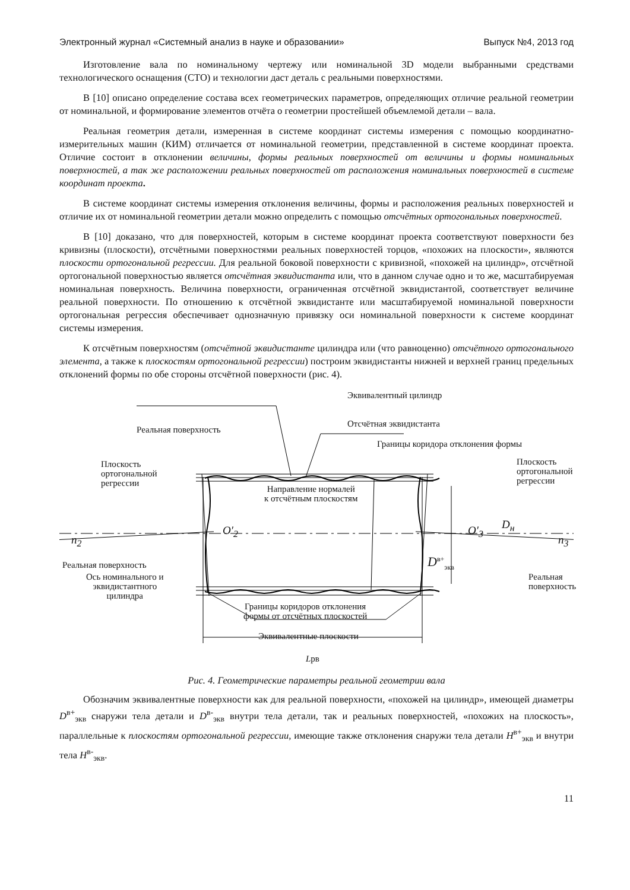Электронный журнал «Системный анализ в науке и образовании» Выпуск №4, 2013 год
Изготовление вала по номинальному чертежу или номинальной 3D модели выбранными средствами технологического оснащения (СТО) и технологии даст деталь с реальными поверхностями.
В [10] описано определение состава всех геометрических параметров, определяющих отличие реальной геометрии от номинальной, и формирование элементов отчёта о геометрии простейшей объемлемой детали – вала.
Реальная геометрия детали, измеренная в системе координат системы измерения с помощью координатно-измерительных машин (КИМ) отличается от номинальной геометрии, представленной в системе координат проекта. Отличие состоит в отклонении величины, формы реальных поверхностей от величины и формы номинальных поверхностей, а так же расположении реальных поверхностей от расположения номинальных поверхностей в системе координат проекта.
В системе координат системы измерения отклонения величины, формы и расположения реальных поверхностей и отличие их от номинальной геометрии детали можно определить с помощью отсчётных ортогональных поверхностей.
В [10] доказано, что для поверхностей, которым в системе координат проекта соответствуют поверхности без кривизны (плоскости), отсчётными поверхностями реальных поверхностей торцов, «похожих на плоскости», являются плоскости ортогональной регрессии. Для реальной боковой поверхности с кривизной, «похожей на цилиндр», отсчётной ортогональной поверхностью является отсчётная эквидистанта или, что в данном случае одно и то же, масштабируемая номинальная поверхность. Величина поверхности, ограниченная отсчётной эквидистантой, соответствует величине реальной поверхности. По отношению к отсчётной эквидистанте или масштабируемой номинальной поверхности ортогональная регрессия обеспечивает однозначную привязку оси номинальной поверхности к системе координат системы измерения.
К отсчётным поверхностям (отсчётной эквидистанте цилиндра или (что равноценно) отсчётного ортогонального элемента, а также к плоскостям ортогональной регрессии) построим эквидистанты нижней и верхней границ предельных отклонений формы по обе стороны отсчётной поверхности (рис. 4).
Эквивалентный цилиндр
Реальная поверхность
Отсчётная эквидистанта
Границы коридора отклонения формы
Плоскость
ортогональной
регрессии
Плоскость
ортогональной
регрессии
Направление нормалей
к отсчётным плоскостям
D<sub>н</sub>
n<sub>2</sub>
O′<sub>2</sub> O′<sub>3</sub>
n<sub>3</sub>
Реальная поверхность D<sup>в+</sup><sub>экв</sub>
Ось номинального и
эквидистантного
цилиндра
Реальная поверхность
Границы коридоров отклонения
формы от отсчётных плоскостей
Эквивалентные плоскости
Lрв
Рис. 4. Геометрические параметры реальной геометрии вала
Обозначим эквивалентные поверхности как для реальной поверхности, «похожей на цилиндр», имеющей диаметры D<sup>в+</sup><sub>экв</sub> снаружи тела детали и D<sup>в-</sup><sub>экв</sub> внутри тела детали, так и реальных поверхностей, «похожих на плоскость», параллельные к плоскостям ортогональной регрессии, имеющие также отклонения снаружи тела детали H<sup>в+</sup><sub>экв</sub> и внутри тела H<sup>в-</sup><sub>экв</sub>.
11